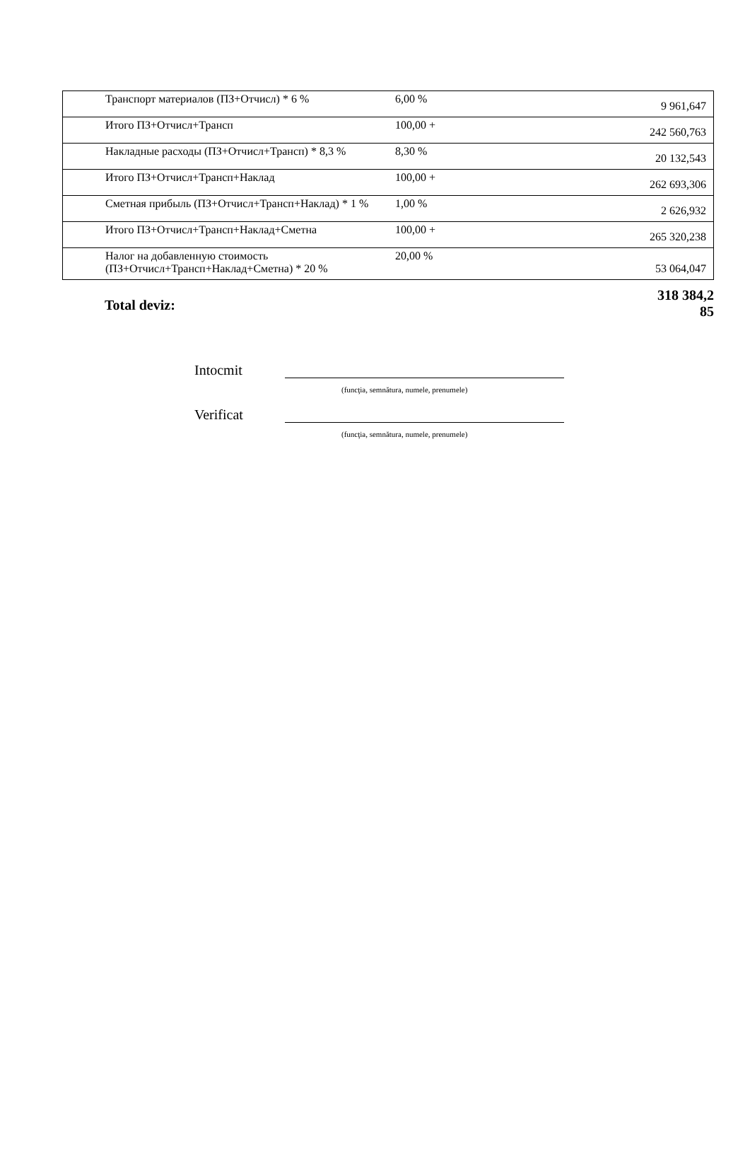| Транспорт материалов (ПЗ+Отчисл) * 6 % | 6,00 % | 9 961,647 |
| Итого ПЗ+Отчисл+Трансп | 100,00 + | 242 560,763 |
| Накладные расходы (ПЗ+Отчисл+Трансп) * 8,3 % | 8,30 % | 20 132,543 |
| Итого ПЗ+Отчисл+Трансп+Наклад | 100,00 + | 262 693,306 |
| Сметная прибыль (ПЗ+Отчисл+Трансп+Наклад) * 1 % | 1,00 % | 2 626,932 |
| Итого ПЗ+Отчисл+Трансп+Наклад+Сметна | 100,00 + | 265 320,238 |
| Налог на добавленную стоимость (ПЗ+Отчисл+Трансп+Наклад+Сметна) * 20 % | 20,00 % | 53 064,047 |
Total deviz: 318 384,2
85
Intocmit
(funcţia, semnătura, numele, prenumele)
Verificat
(funcţia, semnătura, numele, prenumele)